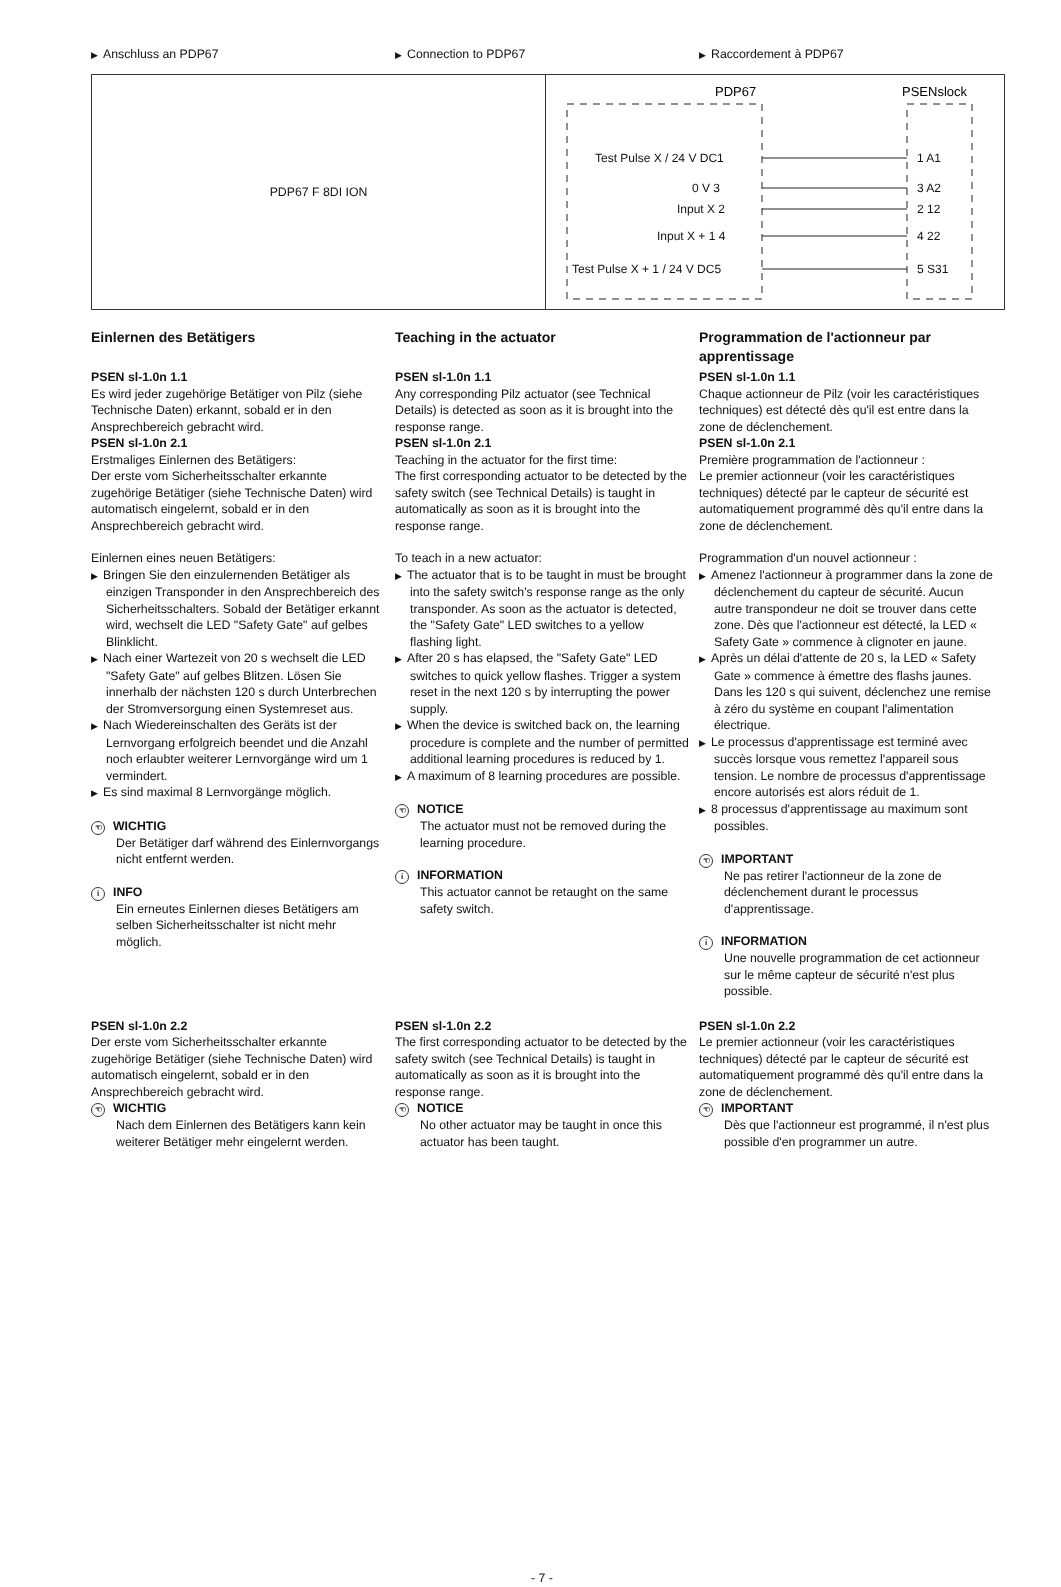▶ Anschluss an PDP67
▶ Connection to PDP67
▶ Raccordement à PDP67
| PDP67 F 8DI ION | PDP67 PSENslock Test Pulse X / 24 V DC1 1 A1 0 V 3 3 A2 Input X 2 2 12 Input X + 1 4 4 22 Test Pulse X + 1 / 24 V DC5 5 S31 |
Einlernen des Betätigers
PSEN sl-1.0n 1.1
Es wird jeder zugehörige Betätiger von Pilz (siehe Technische Daten) erkannt, sobald er in den Ansprechbereich gebracht wird.
PSEN sl-1.0n 2.1
Erstmaliges Einlernen des Betätigers:
Der erste vom Sicherheitsschalter erkannte zugehörige Betätiger (siehe Technische Daten) wird automatisch eingelernt, sobald er in den Ansprechbereich gebracht wird.
Einlernen eines neuen Betätigers:
▶ Bringen Sie den einzulernenden Betätiger als einzigen Transponder in den Ansprechbereich des Sicherheitsschalters. Sobald der Betätiger erkannt wird, wechselt die LED "Safety Gate" auf gelbes Blinklicht.
▶ Nach einer Wartezeit von 20 s wechselt die LED "Safety Gate" auf gelbes Blitzen. Lösen Sie innerhalb der nächsten 120 s durch Unterbrechen der Stromversorgung einen Systemreset aus.
▶ Nach Wiedereinschalten des Geräts ist der Lernvorgang erfolgreich beendet und die Anzahl noch erlaubter weiterer Lernvorgänge wird um 1 vermindert.
▶ Es sind maximal 8 Lernvorgänge möglich.
☜ WICHTIG
Der Betätiger darf während des Einlernvorgangs nicht entfernt werden.
i INFO
Ein erneutes Einlernen dieses Betätigers am selben Sicherheitsschalter ist nicht mehr möglich.
Teaching in the actuator
PSEN sl-1.0n 1.1
Any corresponding Pilz actuator (see Technical Details) is detected as soon as it is brought into the response range.
PSEN sl-1.0n 2.1
Teaching in the actuator for the first time:
The first corresponding actuator to be detected by the safety switch (see Technical Details) is taught in automatically as soon as it is brought into the response range.
To teach in a new actuator:
▶ The actuator that is to be taught in must be brought into the safety switch's response range as the only transponder. As soon as the actuator is detected, the "Safety Gate" LED switches to a yellow flashing light.
▶ After 20 s has elapsed, the "Safety Gate" LED switches to quick yellow flashes. Trigger a system reset in the next 120 s by interrupting the power supply.
▶ When the device is switched back on, the learning procedure is complete and the number of permitted additional learning procedures is reduced by 1.
▶ A maximum of 8 learning procedures are possible.
☜ NOTICE
The actuator must not be removed during the learning procedure.
i INFORMATION
This actuator cannot be retaught on the same safety switch.
Programmation de l'actionneur par apprentissage
PSEN sl-1.0n 1.1
Chaque actionneur de Pilz (voir les caractéristiques techniques) est détecté dès qu'il est entre dans la zone de déclenchement.
PSEN sl-1.0n 2.1
Première programmation de l'actionneur :
Le premier actionneur (voir les caractéristiques techniques) détecté par le capteur de sécurité est automatiquement programmé dès qu'il entre dans la zone de déclenchement.
Programmation d'un nouvel actionneur :
▶ Amenez l'actionneur à programmer dans la zone de déclenchement du capteur de sécurité. Aucun autre transpondeur ne doit se trouver dans cette zone. Dès que l'actionneur est détecté, la LED « Safety Gate » commence à clignoter en jaune.
▶ Après un délai d'attente de 20 s, la LED « Safety Gate » commence à émettre des flashs jaunes. Dans les 120 s qui suivent, déclenchez une remise à zéro du système en coupant l'alimentation électrique.
▶ Le processus d'apprentissage est terminé avec succès lorsque vous remettez l'appareil sous tension. Le nombre de processus d'apprentissage encore autorisés est alors réduit de 1.
▶ 8 processus d'apprentissage au maximum sont possibles.
☜ IMPORTANT
Ne pas retirer l'actionneur de la zone de déclenchement durant le processus d'apprentissage.
i INFORMATION
Une nouvelle programmation de cet actionneur sur le même capteur de sécurité n'est plus possible.
PSEN sl-1.0n 2.2
Der erste vom Sicherheitsschalter erkannte zugehörige Betätiger (siehe Technische Daten) wird automatisch eingelernt, sobald er in den Ansprechbereich gebracht wird.
☜ WICHTIG
Nach dem Einlernen des Betätigers kann kein weiterer Betätiger mehr eingelernt werden.
PSEN sl-1.0n 2.2
The first corresponding actuator to be detected by the safety switch (see Technical Details) is taught in automatically as soon as it is brought into the response range.
☜ NOTICE
No other actuator may be taught in once this actuator has been taught.
PSEN sl-1.0n 2.2
Le premier actionneur (voir les caractéristiques techniques) détecté par le capteur de sécurité est automatiquement programmé dès qu'il entre dans la zone de déclenchement.
☜ IMPORTANT
Dès que l'actionneur est programmé, il n'est plus possible d'en programmer un autre.
- 7 -